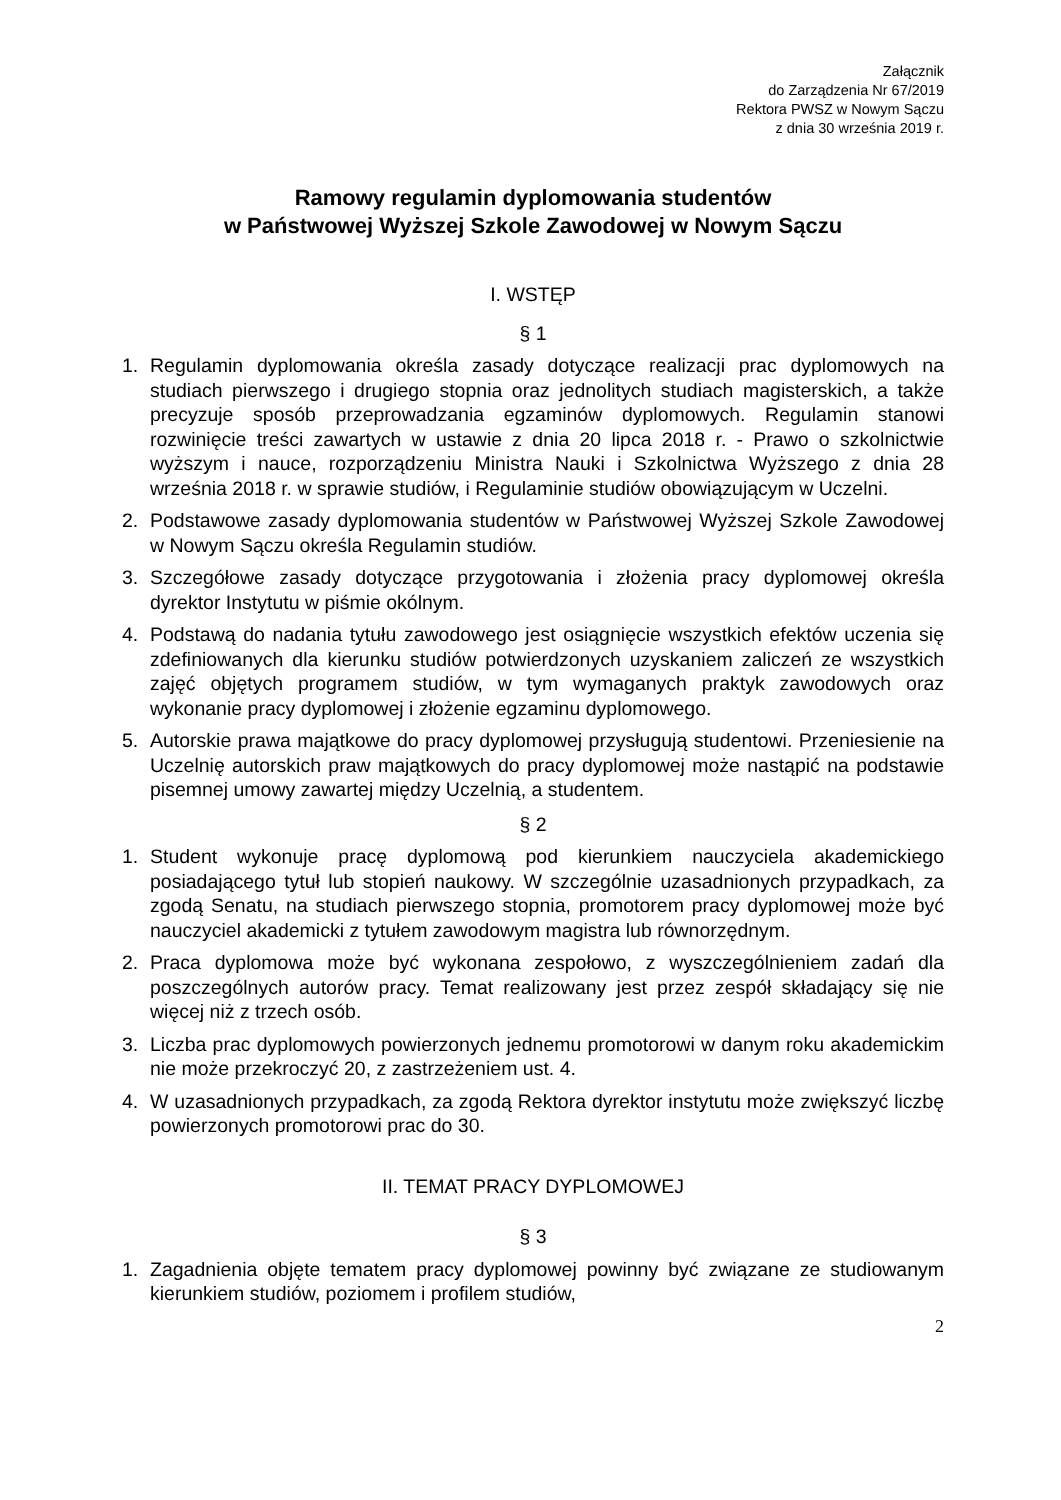Załącznik
do Zarządzenia Nr 67/2019
Rektora PWSZ w Nowym Sączu
z dnia 30 września 2019 r.
Ramowy regulamin dyplomowania studentów
w Państwowej Wyższej Szkole Zawodowej w Nowym Sączu
I. WSTĘP
§ 1
1. Regulamin dyplomowania określa zasady dotyczące realizacji prac dyplomowych na studiach pierwszego i drugiego stopnia oraz jednolitych studiach magisterskich, a także precyzuje sposób przeprowadzania egzaminów dyplomowych. Regulamin stanowi rozwinięcie treści zawartych w ustawie z dnia 20 lipca 2018 r. - Prawo o szkolnictwie wyższym i nauce, rozporządzeniu Ministra Nauki i Szkolnictwa Wyższego z dnia 28 września 2018 r. w sprawie studiów, i Regulaminie studiów obowiązującym w Uczelni.
2. Podstawowe zasady dyplomowania studentów w Państwowej Wyższej Szkole Zawodowej w Nowym Sączu określa Regulamin studiów.
3. Szczegółowe zasady dotyczące przygotowania i złożenia pracy dyplomowej określa dyrektor Instytutu w piśmie okólnym.
4. Podstawą do nadania tytułu zawodowego jest osiągnięcie wszystkich efektów uczenia się zdefiniowanych dla kierunku studiów potwierdzonych uzyskaniem zaliczeń ze wszystkich zajęć objętych programem studiów, w tym wymaganych praktyk zawodowych oraz wykonanie pracy dyplomowej i złożenie egzaminu dyplomowego.
5. Autorskie prawa majątkowe do pracy dyplomowej przysługują studentowi. Przeniesienie na Uczelnię autorskich praw majątkowych do pracy dyplomowej może nastąpić na podstawie pisemnej umowy zawartej między Uczelnią, a studentem.
§ 2
1. Student wykonuje pracę dyplomową pod kierunkiem nauczyciela akademickiego posiadającego tytuł lub stopień naukowy. W szczególnie uzasadnionych przypadkach, za zgodą Senatu, na studiach pierwszego stopnia, promotorem pracy dyplomowej może być nauczyciel akademicki z tytułem zawodowym magistra lub równorzędnym.
2. Praca dyplomowa może być wykonana zespołowo, z wyszczególnieniem zadań dla poszczególnych autorów pracy. Temat realizowany jest przez zespół składający się nie więcej niż z trzech osób.
3. Liczba prac dyplomowych powierzonych jednemu promotorowi w danym roku akademickim nie może przekroczyć 20, z zastrzeżeniem ust. 4.
4. W uzasadnionych przypadkach, za zgodą Rektora dyrektor instytutu może zwiększyć liczbę powierzonych promotorowi prac do 30.
II. TEMAT PRACY DYPLOMOWEJ
§ 3
1. Zagadnienia objęte tematem pracy dyplomowej powinny być związane ze studiowanym kierunkiem studiów, poziomem i profilem studiów,
2